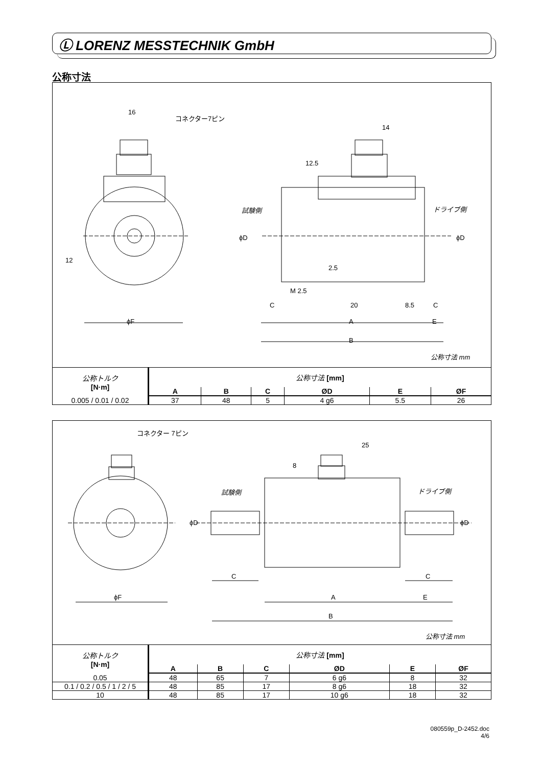Ⓛ LORENZ MESSTECHNIK GmbH
公称寸法
16
コネクター7ピン
14
12.5
試験側 ドライブ側
ϕD ϕD
12
2.5
M 2.5
C 20 8.5 C
ϕF A E
B
公称寸法 mm
| 公称トルク [N·m] | 公称寸法 [mm] | | | | | |
| | A | B | C | ØD | E | ØF |
| 0.005 / 0.01 / 0.02 | 37 | 48 | 5 | 4 g6 | 5.5 | 26 |
コネクター 7ピン
25
8
試験側 ドライブ側
ϕD ϕD
C C
ϕF A E
B
公称寸法 mm
| 公称トルク [N·m] | 公称寸法 [mm] | | | | | |
| | A | B | C | ØD | E | ØF |
| 0.05 | 48 | 65 | 7 | 6 g6 | 8 | 32 |
| 0.1 / 0.2 / 0.5 / 1 / 2 / 5 | 48 | 85 | 17 | 8 g6 | 18 | 32 |
| 10 | 48 | 85 | 17 | 10 g6 | 18 | 32 |
080559p_D-2452.doc
4/6